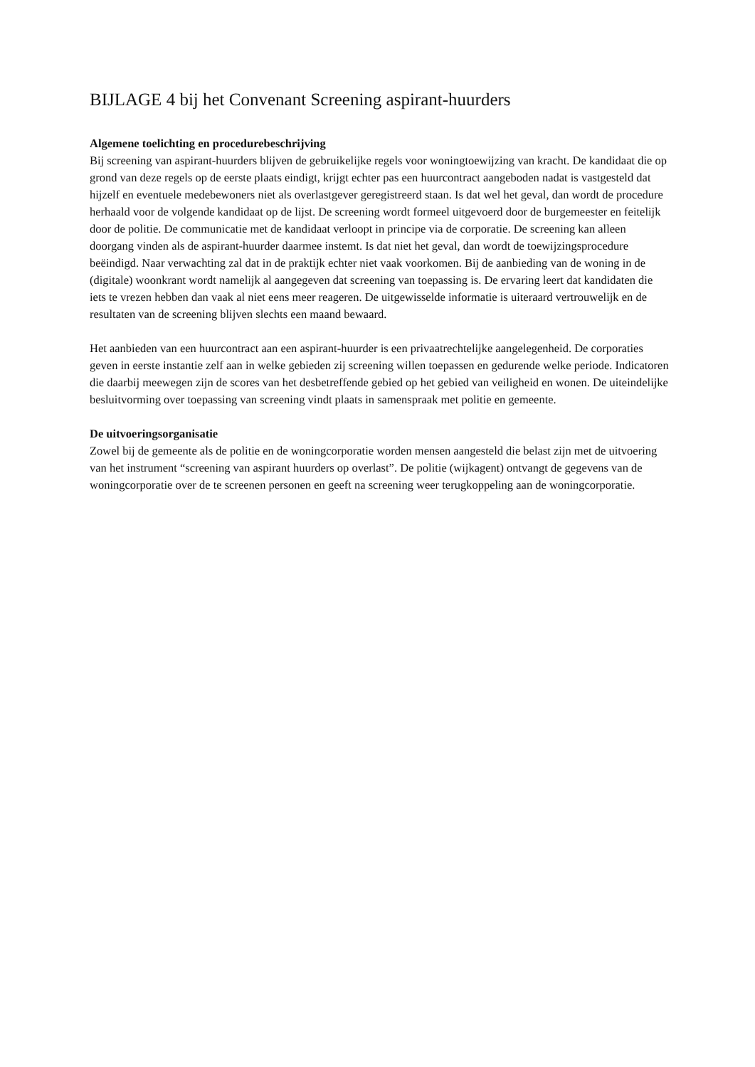BIJLAGE 4 bij het Convenant Screening aspirant-huurders
Algemene toelichting en procedurebeschrijving
Bij screening van aspirant-huurders blijven de gebruikelijke regels voor woningtoewijzing van kracht. De kandidaat die op grond van deze regels op de eerste plaats eindigt, krijgt echter pas een huurcontract aangeboden nadat is vastgesteld dat hijzelf en eventuele medebewoners niet als overlastgever geregistreerd staan. Is dat wel het geval, dan wordt de procedure herhaald voor de volgende kandidaat op de lijst. De screening wordt formeel uitgevoerd door de burgemeester en feitelijk door de politie. De communicatie met de kandidaat verloopt in principe via de corporatie. De screening kan alleen doorgang vinden als de aspirant-huurder daarmee instemt. Is dat niet het geval, dan wordt de toewijzingsprocedure beëindigd. Naar verwachting zal dat in de praktijk echter niet vaak voorkomen. Bij de aanbieding van de woning in de (digitale) woonkrant wordt namelijk al aangegeven dat screening van toepassing is. De ervaring leert dat kandidaten die iets te vrezen hebben dan vaak al niet eens meer reageren. De uitgewisselde informatie is uiteraard vertrouwelijk en de resultaten van de screening blijven slechts een maand bewaard.
Het aanbieden van een huurcontract aan een aspirant-huurder is een privaatrechtelijke aangelegenheid. De corporaties geven in eerste instantie zelf aan in welke gebieden zij screening willen toepassen en gedurende welke periode. Indicatoren die daarbij meewegen zijn de scores van het desbetreffende gebied op het gebied van veiligheid en wonen. De uiteindelijke besluitvorming over toepassing van screening vindt plaats in samenspraak met politie en gemeente.
De uitvoeringsorganisatie
Zowel bij de gemeente als de politie en de woningcorporatie worden mensen aangesteld die belast zijn met de uitvoering van het instrument “screening van aspirant huurders op overlast”. De politie (wijkagent) ontvangt de gegevens van de woningcorporatie over de te screenen personen en geeft na screening weer terugkoppeling aan de woningcorporatie.